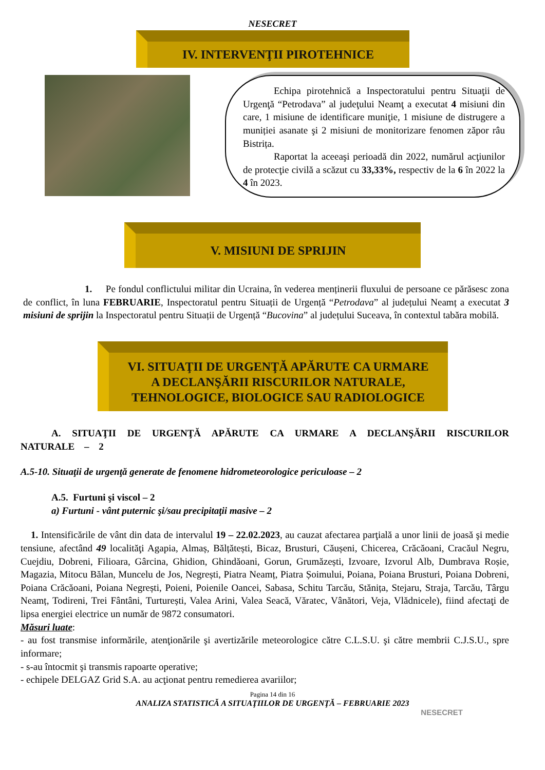NESECRET
IV. INTERVENŢII PIROTEHNICE
Echipa pirotehnică a Inspectoratului pentru Situaţii de Urgenţă “Petrodava” al judeţului Neamţ a executat 4 misiuni din care, 1 misiune de identificare muniţie, 1 misiune de distrugere a muniției asanate şi 2 misiuni de monitorizare fenomen zăpor râu Bistrița.
Raportat la aceeaşi perioadă din 2022, numărul acţiunilor de protecţie civilă a scăzut cu 33,33%, respectiv de la 6 în 2022 la 4 în 2023.
V. MISIUNI DE SPRIJIN
1. Pe fondul conflictului militar din Ucraina, în vederea menținerii fluxului de persoane ce părăsesc zona de conflict, în luna FEBRUARIE, Inspectoratul pentru Situații de Urgență “Petrodava” al județului Neamț a executat 3 misiuni de sprijin la Inspectoratul pentru Situații de Urgență “Bucovina” al județului Suceava, în contextul tabăra mobilă.
VI. SITUAŢII DE URGENŢĂ APĂRUTE CA URMARE
A DECLANŞĂRII RISCURILOR NATURALE,
TEHNOLOGICE, BIOLOGICE SAU RADIOLOGICE
A. SITUAŢII DE URGENŢĂ APĂRUTE CA URMARE A DECLANŞĂRII RISCURILOR NATURALE – 2
A.5-10. Situaţii de urgenţă generate de fenomene hidrometeorologice periculoase – 2
A.5. Furtuni şi viscol – 2
a) Furtuni - vânt puternic şi/sau precipitaţii masive – 2
1. Intensificările de vânt din data de intervalul 19 – 22.02.2023, au cauzat afectarea parţială a unor linii de joasă şi medie tensiune, afectând 49 localităţi Agapia, Almaș, Bălțătești, Bicaz, Brusturi, Căușeni, Chicerea, Crăcăoani, Cracăul Negru, Cuejdiu, Dobreni, Filioara, Gârcina, Ghidion, Ghindăoani, Gorun, Grumăzești, Izvoare, Izvorul Alb, Dumbrava Roșie, Magazia, Mitocu Bălan, Muncelu de Jos, Negrești, Piatra Neamț, Piatra Șoimului, Poiana, Poiana Brusturi, Poiana Dobreni, Poiana Crăcăoani, Poiana Negrești, Poieni, Poienile Oancei, Sabasa, Schitu Tarcău, Stănița, Stejaru, Straja, Tarcău, Târgu Neamț, Todireni, Trei Fântâni, Turturești, Valea Arini, Valea Seacă, Văratec, Vânători, Veja, Vlădnicele), fiind afectaţi de lipsa energiei electrice un număr de 9872 consumatori.
Măsuri luate:
- au fost transmise informările, atenţionările şi avertizările meteorologice către C.L.S.U. şi către membrii C.J.S.U., spre informare;
- s-au întocmit şi transmis rapoarte operative;
- echipele DELGAZ Grid S.A. au acţionat pentru remedierea avariilor;
Pagina 14 din 16
ANALIZA STATISTICĂ A SITUAŢIILOR DE URGENŢĂ – FEBRUARIE 2023
NESECRET